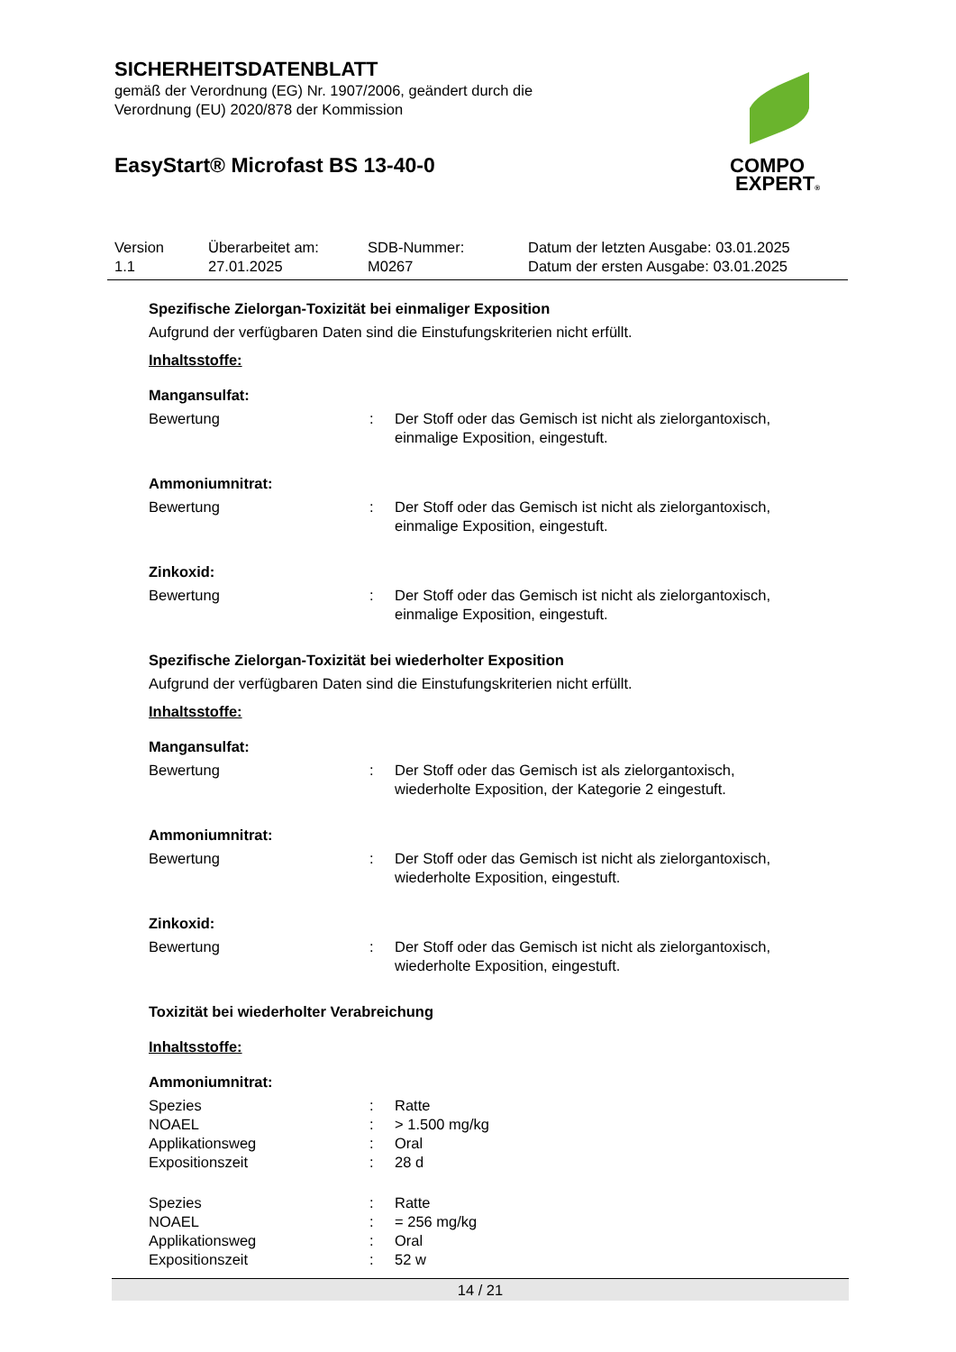SICHERHEITSDATENBLATT
gemäß der Verordnung (EG) Nr. 1907/2006, geändert durch die
Verordnung (EU) 2020/878 der Kommission
EasyStart® Microfast BS 13-40-0
COMPO
EXPERT®
| Version 1.1 | Überarbeitet am: 27.01.2025 | SDB-Nummer: M0267 | Datum der letzten Ausgabe: 03.01.2025 Datum der ersten Ausgabe: 03.01.2025 |
Spezifische Zielorgan-Toxizität bei einmaliger Exposition
Aufgrund der verfügbaren Daten sind die Einstufungskriterien nicht erfüllt.
Inhaltsstoffe:
Mangansulfat:
| Bewertung | : | Der Stoff oder das Gemisch ist nicht als zielorgantoxisch, einmalige Exposition, eingestuft. |
Ammoniumnitrat:
| Bewertung | : | Der Stoff oder das Gemisch ist nicht als zielorgantoxisch, einmalige Exposition, eingestuft. |
Zinkoxid:
| Bewertung | : | Der Stoff oder das Gemisch ist nicht als zielorgantoxisch, einmalige Exposition, eingestuft. |
Spezifische Zielorgan-Toxizität bei wiederholter Exposition
Aufgrund der verfügbaren Daten sind die Einstufungskriterien nicht erfüllt.
Inhaltsstoffe:
Mangansulfat:
| Bewertung | : | Der Stoff oder das Gemisch ist als zielorgantoxisch, wiederholte Exposition, der Kategorie 2 eingestuft. |
Ammoniumnitrat:
| Bewertung | : | Der Stoff oder das Gemisch ist nicht als zielorgantoxisch, wiederholte Exposition, eingestuft. |
Zinkoxid:
| Bewertung | : | Der Stoff oder das Gemisch ist nicht als zielorgantoxisch, wiederholte Exposition, eingestuft. |
Toxizität bei wiederholter Verabreichung
Inhaltsstoffe:
Ammoniumnitrat:
| Spezies | : | Ratte |
| NOAEL | : | > 1.500 mg/kg |
| Applikationsweg | : | Oral |
| Expositionszeit | : | 28 d |
| Spezies | : | Ratte |
| NOAEL | : | = 256 mg/kg |
| Applikationsweg | : | Oral |
| Expositionszeit | : | 52 w |
14 / 21